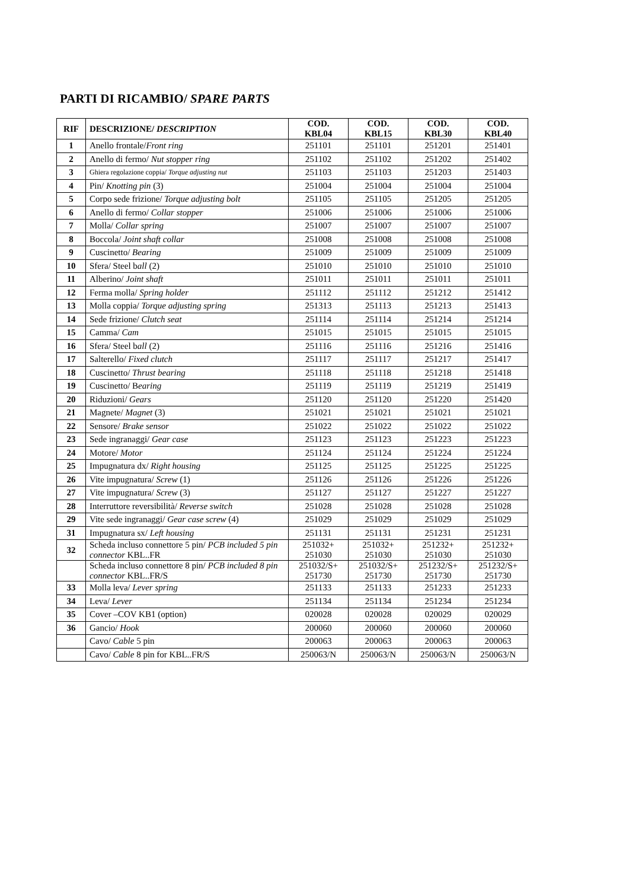PARTI DI RICAMBIO/ SPARE PARTS
| RIF | DESCRIZIONE/ DESCRIPTION | COD. KBL04 | COD. KBL15 | COD. KBL30 | COD. KBL40 |
| --- | --- | --- | --- | --- | --- |
| 1 | Anello frontale/ Front ring | 251101 | 251101 | 251201 | 251401 |
| 2 | Anello di fermo/ Nut stopper ring | 251102 | 251102 | 251202 | 251402 |
| 3 | Ghiera regolazione coppia/ Torque adjusting nut | 251103 | 251103 | 251203 | 251403 |
| 4 | Pin/ Knotting pin (3) | 251004 | 251004 | 251004 | 251004 |
| 5 | Corpo sede frizione/ Torque adjusting bolt | 251105 | 251105 | 251205 | 251205 |
| 6 | Anello di fermo/ Collar stopper | 251006 | 251006 | 251006 | 251006 |
| 7 | Molla/ Collar spring | 251007 | 251007 | 251007 | 251007 |
| 8 | Boccola/ Joint shaft collar | 251008 | 251008 | 251008 | 251008 |
| 9 | Cuscinetto/ Bearing | 251009 | 251009 | 251009 | 251009 |
| 10 | Sfera/ Steel b all (2) | 251010 | 251010 | 251010 | 251010 |
| 11 | Alberino/ Joint shaft | 251011 | 251011 | 251011 | 251011 |
| 12 | Ferma molla/ Spring holder | 251112 | 251112 | 251212 | 251412 |
| 13 | Molla coppia/ Torque adjusting spring | 251313 | 251113 | 251213 | 251413 |
| 14 | Sede frizione/ Clutch seat | 251114 | 251114 | 251214 | 251214 |
| 15 | Camma/ Cam | 251015 | 251015 | 251015 | 251015 |
| 16 | Sfera/ Steel b all (2) | 251116 | 251116 | 251216 | 251416 |
| 17 | Salterello/ Fixed clutch | 251117 | 251117 | 251217 | 251417 |
| 18 | Cuscinetto/ Thrust bearing | 251118 | 251118 | 251218 | 251418 |
| 19 | Cuscinetto/ B earing | 251119 | 251119 | 251219 | 251419 |
| 20 | Riduzioni/ Gears | 251120 | 251120 | 251220 | 251420 |
| 21 | Magnete/ Magnet (3) | 251021 | 251021 | 251021 | 251021 |
| 22 | Sensore/ Brake sensor | 251022 | 251022 | 251022 | 251022 |
| 23 | Sede ingranaggi/ Gear case | 251123 | 251123 | 251223 | 251223 |
| 24 | Motore/ Motor | 251124 | 251124 | 251224 | 251224 |
| 25 | Impugnatura dx/ Right housing | 251125 | 251125 | 251225 | 251225 |
| 26 | Vite impugnatura/ Screw (1) | 251126 | 251126 | 251226 | 251226 |
| 27 | Vite impugnatura/ Screw (3) | 251127 | 251127 | 251227 | 251227 |
| 28 | Interruttore reversibilità/ Reverse switch | 251028 | 251028 | 251028 | 251028 |
| 29 | Vite sede ingranaggi/ Gear case screw (4) | 251029 | 251029 | 251029 | 251029 |
| 31 | Impugnatura sx/ Left housing | 251131 | 251131 | 251231 | 251231 |
| 32 | Scheda incluso connettore 5 pin/ PCB included 5 pin connector KBL..FR | 251032+ 251030 | 251032+ 251030 | 251232+ 251030 | 251232+ 251030 |
| | Scheda incluso connettore 8 pin/ PCB included 8 pin connector KBL..FR/S | 251032/S+ 251730 | 251032/S+ 251730 | 251232/S+ 251730 | 251232/S+ 251730 |
| 33 | Molla leva/ Lever spring | 251133 | 251133 | 251233 | 251233 |
| 34 | Leva/ Lever | 251134 | 251134 | 251234 | 251234 |
| 35 | Cover –COV KB1 (option) | 020028 | 020028 | 020029 | 020029 |
| 36 | Gancio/ Hook | 200060 | 200060 | 200060 | 200060 |
| | Cavo/ Cable 5 pin | 200063 | 200063 | 200063 | 200063 |
| | Cavo/ Cable 8 pin for KBL..FR/S | 250063/N | 250063/N | 250063/N | 250063/N |